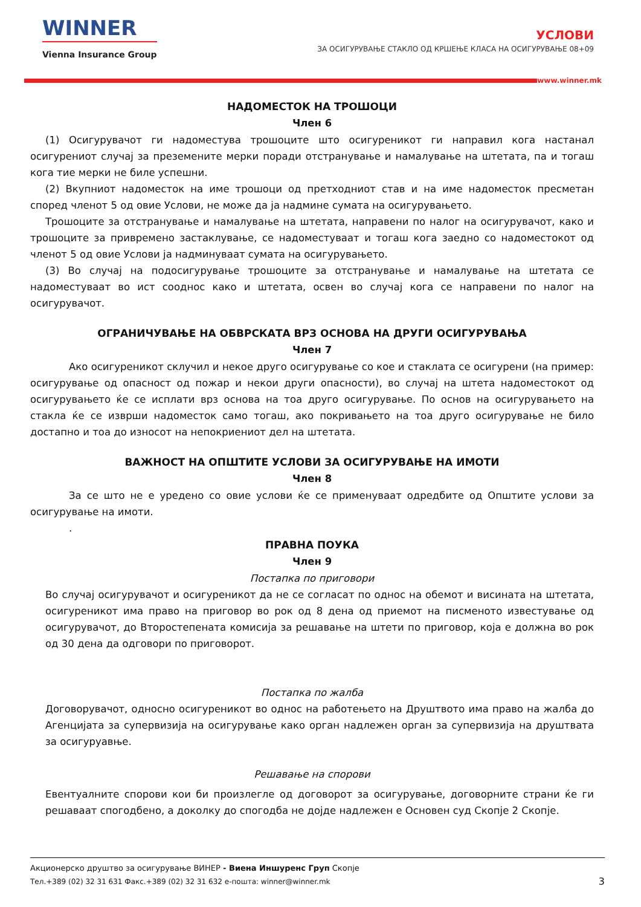WINNER
Vienna Insurance Group
УСЛОВИ
ЗА ОСИГУРУВАЊЕ СТАКЛО ОД КРШЕЊЕ КЛАСА НА ОСИГУРУВАЊЕ 08+09
www.winner.mk
НАДОМЕСТОК НА ТРОШОЦИ
Член 6
(1) Осигурувачот ги надоместува трошоците што осигуреникот ги направил кога настанал осигурениот случај за преземените мерки поради отстранување и намалување на штетата, па и тогаш кога тие мерки не биле успешни.
(2) Вкупниот надоместок на име трошоци од претходниот став и на име надоместок пресметан според членот 5 од овие Услови, не може да ја надмине сумата на осигурувањето.
Трошоците за отстранување и намалување на штетата, направени по налог на осигурувачот, како и трошоците за привремено застаклување, се надоместуваат и тогаш кога заедно со надоместокот од членот 5 од овие Услови ја надминуваат сумата на осигурувањето.
(3) Во случај на подосигурување трошоците за отстранување и намалување на штетата се надоместуваат во ист сооднос како и штетата, освен во случај кога се направени по налог на осигурувачот.
ОГРАНИЧУВАЊЕ НА ОБВРСКАТА ВРЗ ОСНОВА НА ДРУГИ ОСИГУРУВАЊА
Член 7
Ако осигуреникот склучил и некое друго осигурување со кое и стаклата се осигурени (на пример: осигурување од опасност од пожар и некои други опасности), во случај на штета надоместокот од осигурувањето ќе се исплати врз основа на тоа друго осигурување. По основ на осигурувањето на стакла ќе се изврши надоместок само тогаш, ако покривањето на тоа друго осигурување не било достапно и тоа до износот на непокриениот дел на штетата.
ВАЖНОСТ НА ОПШТИТЕ УСЛОВИ ЗА ОСИГУРУВАЊЕ НА ИМОТИ
Член 8
За се што не е уредено со овие услови ќе се применуваат одредбите од Општите услови за осигурување на имоти.
.
ПРАВНА ПОУКА
Член 9
Постапка по приговори
Во случај осигурувачот и осигуреникот да не се согласат по однос на обемот и висината на штетата, осигуреникот има право на приговор во рок од 8 дена од приемот на писменото известување од осигурувачот, до Второстепената комисија за решавање на штети по приговор, која е должна во рок од 30 дена да одговори по приговорот.
Постапка по жалба
Договорувачот, односно осигуреникот во однос на работењето на Друштвото има право на жалба до Агенцијата за супервизија на осигурување како орган надлежен орган за супервизија на друштвата за осигуруавње.
Решавање на спорови
Евентуалните спорови кои би произлегле од договорот за осигурување, договорните страни ќе ги решаваат спогодбено, а доколку до спогодба не дојде надлежен е Основен суд Скопје 2 Скопје.
Акционерско друштво за осигурување ВИНЕР - Виена Иншуренс Груп Скопје
Тел.+389 (02) 32 31 631 Факс.+389 (02) 32 31 632 е-пошта: winner@winner.mk
3